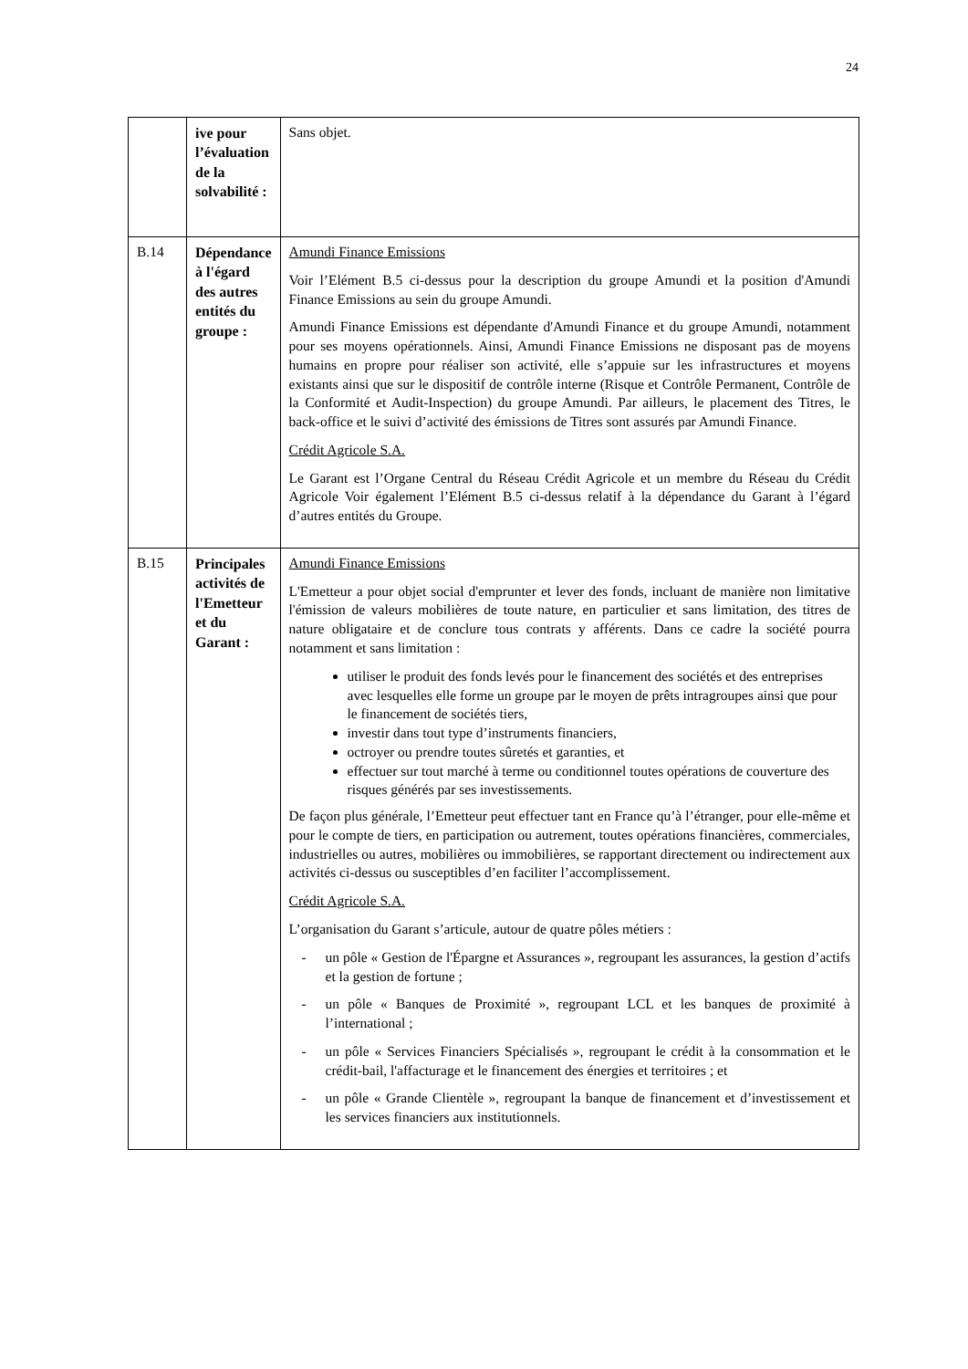24
| | ive pour l’évaluation de la solvabilité : | Sans objet. |
| B.14 | Dépendance à l'égard des autres entités du groupe : | Amundi Finance Emissions Voir l’Elément B.5 ci-dessus pour la description du groupe Amundi et la position d'Amundi Finance Emissions au sein du groupe Amundi. Amundi Finance Emissions est dépendante d'Amundi Finance et du groupe Amundi, notamment pour ses moyens opérationnels. Ainsi, Amundi Finance Emissions ne disposant pas de moyens humains en propre pour réaliser son activité, elle s’appuie sur les infrastructures et moyens existants ainsi que sur le dispositif de contrôle interne (Risque et Contrôle Permanent, Contrôle de la Conformité et Audit-Inspection) du groupe Amundi. Par ailleurs, le placement des Titres, le back-office et le suivi d’activité des émissions de Titres sont assurés par Amundi Finance. Crédit Agricole S.A. Le Garant est l’Organe Central du Réseau Crédit Agricole et un membre du Réseau du Crédit Agricole Voir également l’Elément B.5 ci-dessus relatif à la dépendance du Garant à l’égard d’autres entités du Groupe. |
| B.15 | Principales activités de l'Emetteur et du Garant : | Amundi Finance Emissions L'Emetteur a pour objet social d'emprunter et lever des fonds, incluant de manière non limitative l'émission de valeurs mobilières de toute nature, en particulier et sans limitation, des titres de nature obligataire et de conclure tous contrats y afférents. Dans ce cadre la société pourra notamment et sans limitation : utiliser le produit des fonds levés pour le financement des sociétés et des entreprises avec lesquelles elle forme un groupe par le moyen de prêts intragroupes ainsi que pour le financement de sociétés tiers, investir dans tout type d’instruments financiers, octroyer ou prendre toutes sûretés et garanties, et effectuer sur tout marché à terme ou conditionnel toutes opérations de couverture des risques générés par ses investissements. De façon plus générale, l’Emetteur peut effectuer tant en France qu’à l’étranger, pour elle-même et pour le compte de tiers, en participation ou autrement, toutes opérations financières, commerciales, industrielles ou autres, mobilières ou immobilières, se rapportant directement ou indirectement aux activités ci-dessus ou susceptibles d’en faciliter l’accomplissement. Crédit Agricole S.A. L’organisation du Garant s’articule, autour de quatre pôles métiers : - un pôle « Gestion de l'Épargne et Assurances », regroupant les assurances, la gestion d’actifs et la gestion de fortune ; - un pôle « Banques de Proximité », regroupant LCL et les banques de proximité à l’international ; - un pôle « Services Financiers Spécialisés », regroupant le crédit à la consommation et le crédit-bail, l'affacturage et le financement des énergies et territoires ; et - un pôle « Grande Clientèle », regroupant la banque de financement et d’investissement et les services financiers aux institutionnels. |